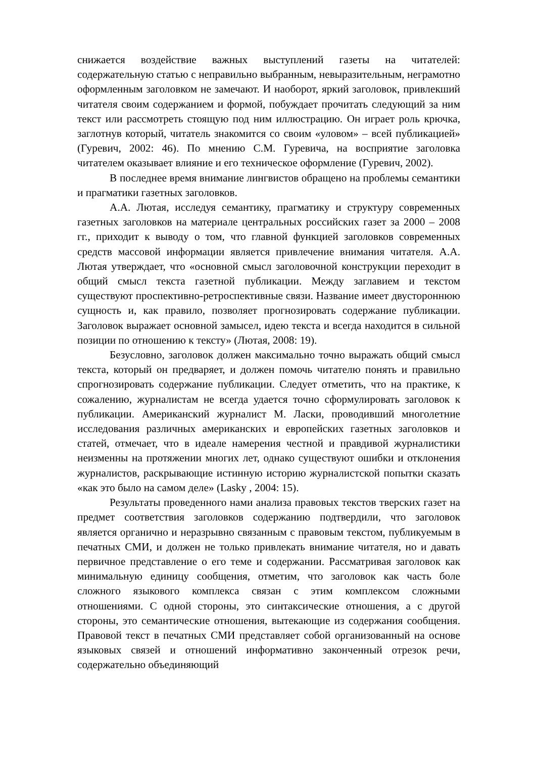снижается воздействие важных выступлений газеты на читателей: содержательную статью с неправильно выбранным, невыразительным, неграмотно оформленным заголовком не замечают. И наоборот, яркий заголовок, привлекший читателя своим содержанием и формой, побуждает прочитать следующий за ним текст или рассмотреть стоящую под ним иллюстрацию. Он играет роль крючка, заглотнув который, читатель знакомится со своим «уловом» – всей публикацией» (Гуревич, 2002: 46). По мнению С.М. Гуревича, на восприятие заголовка читателем оказывает влияние и его техническое оформление (Гуревич, 2002).
В последнее время внимание лингвистов обращено на проблемы семантики и прагматики газетных заголовков.
А.А. Лютая, исследуя семантику, прагматику и структуру современных газетных заголовков на материале центральных российских газет за 2000 – 2008 гг., приходит к выводу о том, что главной функцией заголовков современных средств массовой информации является привлечение внимания читателя. А.А. Лютая утверждает, что «основной смысл заголовочной конструкции переходит в общий смысл текста газетной публикации. Между заглавием и текстом существуют проспективно-ретроспективные связи. Название имеет двустороннюю сущность и, как правило, позволяет прогнозировать содержание публикации. Заголовок выражает основной замысел, идею текста и всегда находится в сильной позиции по отношению к тексту» (Лютая, 2008: 19).
Безусловно, заголовок должен максимально точно выражать общий смысл текста, который он предваряет, и должен помочь читателю понять и правильно спрогнозировать содержание публикации. Следует отметить, что на практике, к сожалению, журналистам не всегда удается точно сформулировать заголовок к публикации. Американский журналист М. Ласки, проводивший многолетние исследования различных американских и европейских газетных заголовков и статей, отмечает, что в идеале намерения честной и правдивой журналистики неизменны на протяжении многих лет, однако существуют ошибки и отклонения журналистов, раскрывающие истинную историю журналистской попытки сказать «как это было на самом деле» (Lasky , 2004: 15).
Результаты проведенного нами анализа правовых текстов тверских газет на предмет соответствия заголовков содержанию подтвердили, что заголовок является органично и неразрывно связанным с правовым текстом, публикуемым в печатных СМИ, и должен не только привлекать внимание читателя, но и давать первичное представление о его теме и содержании. Рассматривая заголовок как минимальную единицу сообщения, отметим, что заголовок как часть боле сложного языкового комплекса связан с этим комплексом сложными отношениями. С одной стороны, это синтаксические отношения, а с другой стороны, это семантические отношения, вытекающие из содержания сообщения. Правовой текст в печатных СМИ представляет собой организованный на основе языковых связей и отношений информативно законченный отрезок речи, содержательно объединяющий